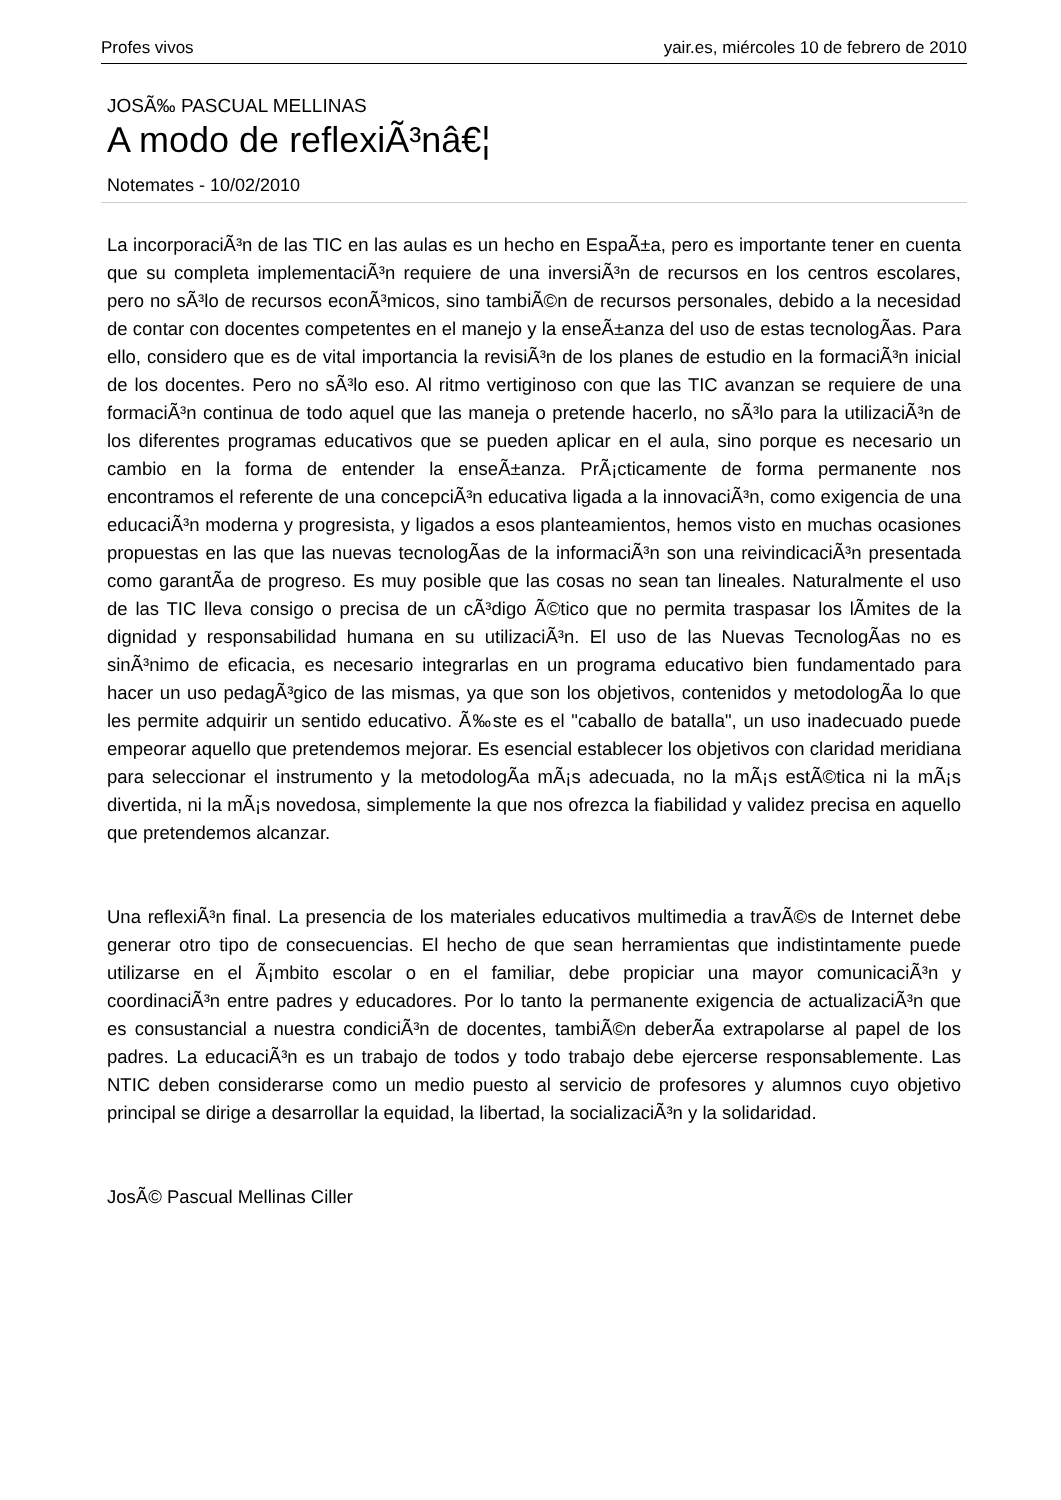Profes vivos yair.es, miércoles 10 de febrero de 2010
JOSÃ‰ PASCUAL MELLINAS
A modo de reflexiÃ³nâ€¦
Notemates - 10/02/2010
La incorporaciÃ³n de las TIC en las aulas es un hecho en EspaÃ±a, pero es importante tener en cuenta que su completa implementaciÃ³n requiere de una inversiÃ³n de recursos en los centros escolares, pero no sÃ³lo de recursos econÃ³micos, sino tambiÃ©n de recursos personales, debido a la necesidad de contar con docentes competentes en el manejo y la enseÃ±anza del uso de estas tecnologÃ­as. Para ello, considero que es de vital importancia la revisiÃ³n de los planes de estudio en la formaciÃ³n inicial de los docentes. Pero no sÃ³lo eso. Al ritmo vertiginoso con que las TIC avanzan se requiere de una formaciÃ³n continua de todo aquel que las maneja o pretende hacerlo, no sÃ³lo para la utilizaciÃ³n de los diferentes programas educativos que se pueden aplicar en el aula, sino porque es necesario un cambio en la forma de entender la enseÃ±anza. PrÃ¡cticamente de forma permanente nos encontramos el referente de una concepciÃ³n educativa ligada a la innovaciÃ³n, como exigencia de una educaciÃ³n moderna y progresista, y ligados a esos planteamientos, hemos visto en muchas ocasiones propuestas en las que las nuevas tecnologÃ­as de la informaciÃ³n son una reivindicaciÃ³n presentada como garantÃ­a de progreso. Es muy posible que las cosas no sean tan lineales. Naturalmente el uso de las TIC lleva consigo o precisa de un cÃ³digo Ã©tico que no permita traspasar los lÃ­mites de la dignidad y responsabilidad humana en su utilizaciÃ³n. El uso de las Nuevas TecnologÃ­as no es sinÃ³nimo de eficacia, es necesario integrarlas en un programa educativo bien fundamentado para hacer un uso pedagÃ³gico de las mismas, ya que son los objetivos, contenidos y metodologÃ­a lo que les permite adquirir un sentido educativo. Ã‰ste es el "caballo de batalla", un uso inadecuado puede empeorar aquello que pretendemos mejorar. Es esencial establecer los objetivos con claridad meridiana para seleccionar el instrumento y la metodologÃ­a mÃ¡s adecuada, no la mÃ¡s estÃ©tica ni la mÃ¡s divertida, ni la mÃ¡s novedosa, simplemente la que nos ofrezca la fiabilidad y validez precisa en aquello que pretendemos alcanzar.
Una reflexiÃ³n final. La presencia de los materiales educativos multimedia a travÃ©s de Internet debe generar otro tipo de consecuencias. El hecho de que sean herramientas que indistintamente puede utilizarse en el Ã¡mbito escolar o en el familiar, debe propiciar una mayor comunicaciÃ³n y coordinaciÃ³n entre padres y educadores. Por lo tanto la permanente exigencia de actualizaciÃ³n que es consustancial a nuestra condiciÃ³n de docentes, tambiÃ©n deberÃ­a extrapolarse al papel de los padres. La educaciÃ³n es un trabajo de todos y todo trabajo debe ejercerse responsablemente. Las NTIC deben considerarse como un medio puesto al servicio de profesores y alumnos cuyo objetivo principal se dirige a desarrollar la equidad, la libertad, la socializaciÃ³n y la solidaridad.
JosÃ© Pascual Mellinas Ciller